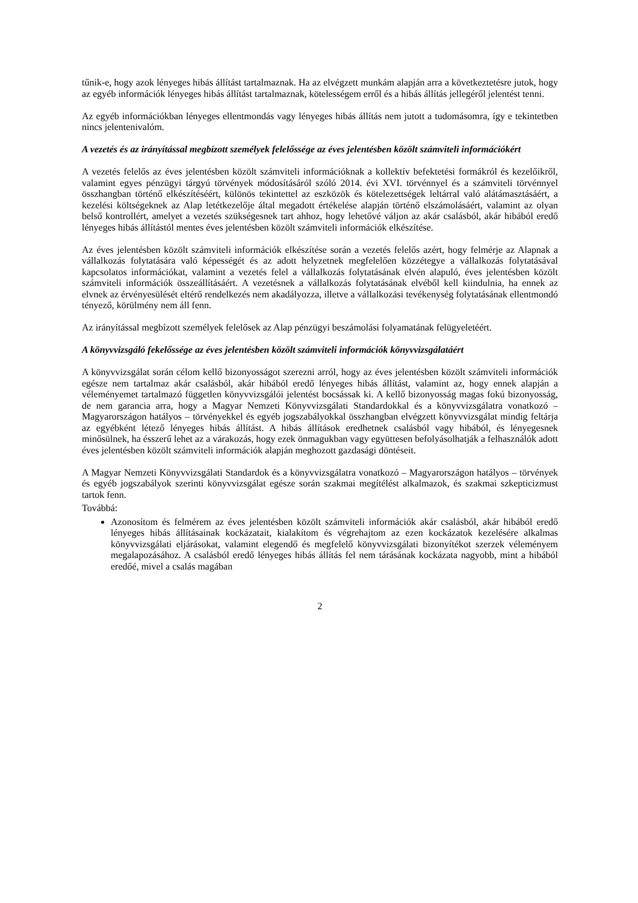tűnik-e, hogy azok lényeges hibás állítást tartalmaznak. Ha az elvégzett munkám alapján arra a következtetésre jutok, hogy az egyéb információk lényeges hibás állítást tartalmaznak, kötelességem erről és a hibás állítás jellegéről jelentést tenni.
Az egyéb információkban lényeges ellentmondás vagy lényeges hibás állítás nem jutott a tudomásomra, így e tekintetben nincs jelentenivalóm.
A vezetés és az irányítással megbízott személyek felelőssége az éves jelentésben közölt számviteli információkért
A vezetés felelős az éves jelentésben közölt számviteli információknak a kollektív befektetési formákról és kezelőikről, valamint egyes pénzügyi tárgyú törvények módosításáról szóló 2014. évi XVI. törvénnyel és a számviteli törvénnyel összhangban történő elkészítéséért, különös tekintettel az eszközök és kötelezettségek leltárral való alátámasztásáért, a kezelési költségeknek az Alap letétkezelője által megadott értékelése alapján történő elszámolásáért, valamint az olyan belső kontrollért, amelyet a vezetés szükségesnek tart ahhoz, hogy lehetővé váljon az akár csalásból, akár hibából eredő lényeges hibás állítástól mentes éves jelentésben közölt számviteli információk elkészítése.
Az éves jelentésben közölt számviteli információk elkészítése során a vezetés felelős azért, hogy felmérje az Alapnak a vállalkozás folytatására való képességét és az adott helyzetnek megfelelően közzétegye a vállalkozás folytatásával kapcsolatos információkat, valamint a vezetés felel a vállalkozás folytatásának elvén alapuló, éves jelentésben közölt számviteli információk összeállításáért. A vezetésnek a vállalkozás folytatásának elvéből kell kiindulnia, ha ennek az elvnek az érvényesülését eltérő rendelkezés nem akadályozza, illetve a vállalkozási tevékenység folytatásának ellentmondó tényező, körülmény nem áll fenn.
Az irányítással megbízott személyek felelősek az Alap pénzügyi beszámolási folyamatának felügyeletéért.
A könyvvizsgáló fekelőssége az éves jelentésben közölt számviteli információk könyvvizsgálatáért
A könyvvizsgálat során célom kellő bizonyosságot szerezni arról, hogy az éves jelentésben közölt számviteli információk egésze nem tartalmaz akár csalásból, akár hibából eredő lényeges hibás állítást, valamint az, hogy ennek alapján a véleményemet tartalmazó független könyvvizsgálói jelentést bocsássak ki. A kellő bizonyosság magas fokú bizonyosság, de nem garancia arra, hogy a Magyar Nemzeti Könyvvizsgálati Standardokkal és a könyvvizsgálatra vonatkozó – Magyarországon hatályos – törvényekkel és egyéb jogszabályokkal összhangban elvégzett könyvvizsgálat mindig feltárja az egyébként létező lényeges hibás állítást. A hibás állítások eredhetnek csalásból vagy hibából, és lényegesnek minősülnek, ha ésszerű lehet az a várakozás, hogy ezek önmagukban vagy együttesen befolyásolhatják a felhasználók adott éves jelentésben közölt számviteli információk alapján meghozott gazdasági döntéseit.
A Magyar Nemzeti Könyvvizsgálati Standardok és a könyvvizsgálatra vonatkozó – Magyarországon hatályos – törvények és egyéb jogszabályok szerinti könyvvizsgálat egésze során szakmai megítélést alkalmazok, és szakmai szkepticizmust tartok fenn.
Továbbá:
Azonosítom és felmérem az éves jelentésben közölt számviteli információk akár csalásból, akár hibából eredő lényeges hibás állításainak kockázatait, kialakítom és végrehajtom az ezen kockázatok kezelésére alkalmas könyvvizsgálati eljárásokat, valamint elegendő és megfelelő könyvvizsgálati bizonyítékot szerzek véleményem megalapozásához. A csalásból eredő lényeges hibás állítás fel nem tárásának kockázata nagyobb, mint a hibából eredőé, mivel a csalás magában
2